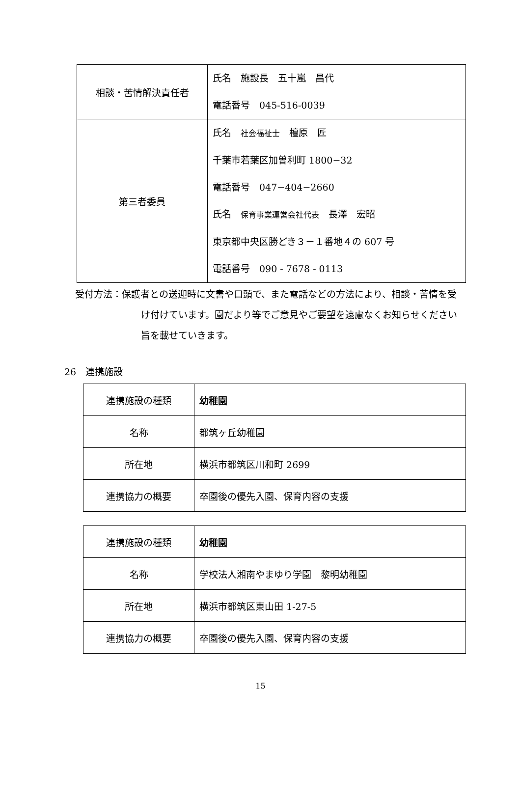| 相談・苦情解決責任者 | 氏名 施設長 五十嵐 昌代 電話番号 045-516-0039 |
| 第三者委員 | 氏名 社会福祉士 檀原 匠 千葉市若葉区加曽利町 1800−32 電話番号 047−404−2660 氏名 保育事業運営会社代表 長澤 宏昭 東京都中央区勝どき３－１番地４の 607 号 電話番号 090 - 7678 - 0113 |
受付方法：保護者との送迎時に文書や口頭で、また電話などの方法により、相談・苦情を受
け付けています。園だより等でご意見やご要望を遠慮なくお知らせください
旨を載せていきます。
26　連携施設
| 連携施設の種類 | 幼稚園 |
| 名称 | 都筑ヶ丘幼稚園 |
| 所在地 | 横浜市都筑区川和町 2699 |
| 連携協力の概要 | 卒園後の優先入園、保育内容の支援 |
| 連携施設の種類 | 幼稚園 |
| 名称 | 学校法人湘南やまゆり学園 黎明幼稚園 |
| 所在地 | 横浜市都筑区東山田 1-27-5 |
| 連携協力の概要 | 卒園後の優先入園、保育内容の支援 |
15